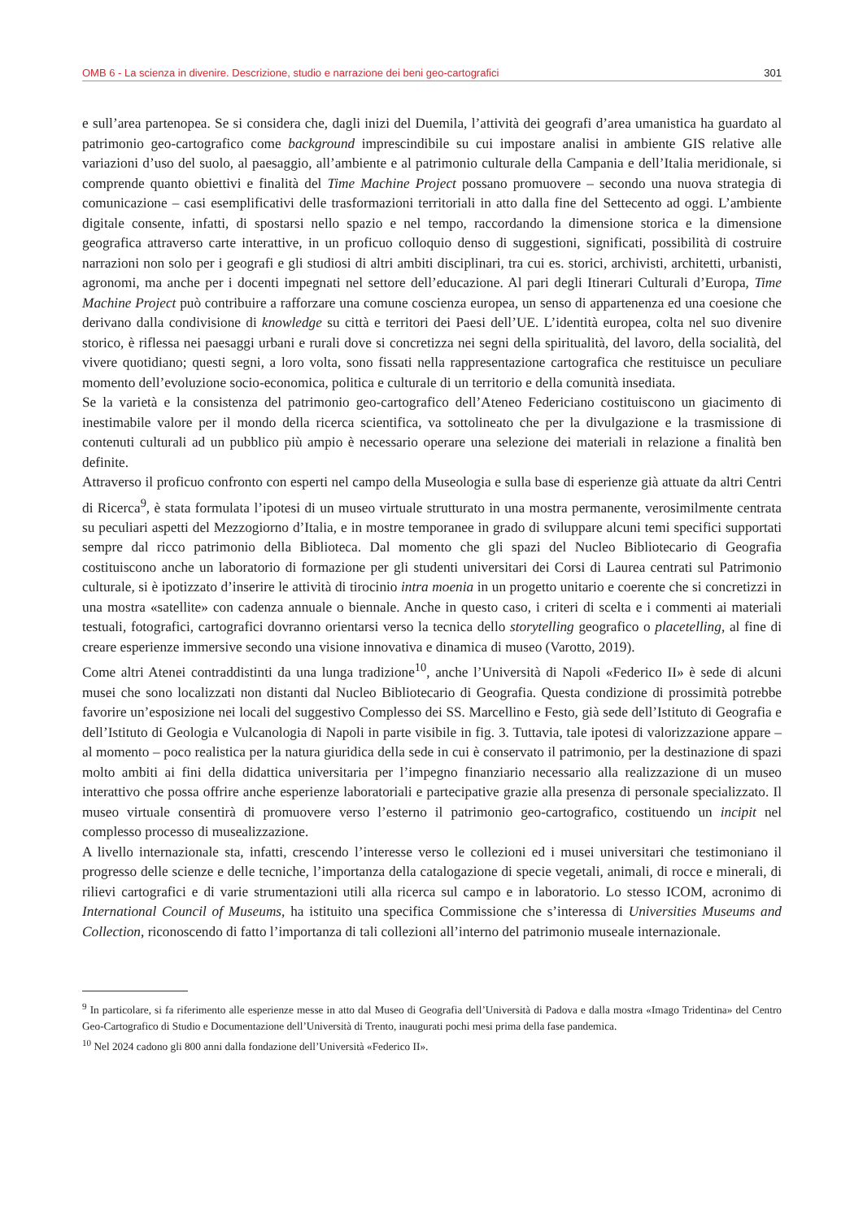OMB 6 - La scienza in divenire. Descrizione, studio e narrazione dei beni geo-cartografici 301
e sull’area partenopea. Se si considera che, dagli inizi del Duemila, l’attività dei geografi d’area umanistica ha guardato al patrimonio geo-cartografico come background imprescindibile su cui impostare analisi in ambiente GIS relative alle variazioni d’uso del suolo, al paesaggio, all’ambiente e al patrimonio culturale della Campania e dell’Italia meridionale, si comprende quanto obiettivi e finalità del Time Machine Project possano promuovere – secondo una nuova strategia di comunicazione – casi esemplificativi delle trasformazioni territoriali in atto dalla fine del Settecento ad oggi. L’ambiente digitale consente, infatti, di spostarsi nello spazio e nel tempo, raccordando la dimensione storica e la dimensione geografica attraverso carte interattive, in un proficuo colloquio denso di suggestioni, significati, possibilità di costruire narrazioni non solo per i geografi e gli studiosi di altri ambiti disciplinari, tra cui es. storici, archivisti, architetti, urbanisti, agronomi, ma anche per i docenti impegnati nel settore dell’educazione. Al pari degli Itinerari Culturali d’Europa, Time Machine Project può contribuire a rafforzare una comune coscienza europea, un senso di appartenenza ed una coesione che derivano dalla condivisione di knowledge su città e territori dei Paesi dell’UE. L’identità europea, colta nel suo divenire storico, è riflessa nei paesaggi urbani e rurali dove si concretizza nei segni della spiritualità, del lavoro, della socialità, del vivere quotidiano; questi segni, a loro volta, sono fissati nella rappresentazione cartografica che restituisce un peculiare momento dell’evoluzione socio-economica, politica e culturale di un territorio e della comunità insediata.
Se la varietà e la consistenza del patrimonio geo-cartografico dell’Ateneo Federiciano costituiscono un giacimento di inestimabile valore per il mondo della ricerca scientifica, va sottolineato che per la divulgazione e la trasmissione di contenuti culturali ad un pubblico più ampio è necessario operare una selezione dei materiali in relazione a finalità ben definite.
Attraverso il proficuo confronto con esperti nel campo della Museologia e sulla base di esperienze già attuate da altri Centri di Ricerca<sup>9</sup>, è stata formulata l’ipotesi di un museo virtuale strutturato in una mostra permanente, verosimilmente centrata su peculiari aspetti del Mezzogiorno d’Italia, e in mostre temporanee in grado di sviluppare alcuni temi specifici supportati sempre dal ricco patrimonio della Biblioteca. Dal momento che gli spazi del Nucleo Bibliotecario di Geografia costituiscono anche un laboratorio di formazione per gli studenti universitari dei Corsi di Laurea centrati sul Patrimonio culturale, si è ipotizzato d’inserire le attività di tirocinio intra moenia in un progetto unitario e coerente che si concretizzi in una mostra «satellite» con cadenza annuale o biennale. Anche in questo caso, i criteri di scelta e i commenti ai materiali testuali, fotografici, cartografici dovranno orientarsi verso la tecnica dello storytelling geografico o placetelling, al fine di creare esperienze immersive secondo una visione innovativa e dinamica di museo (Varotto, 2019).
Come altri Atenei contraddistinti da una lunga tradizione<sup>10</sup>, anche l’Università di Napoli «Federico II» è sede di alcuni musei che sono localizzati non distanti dal Nucleo Bibliotecario di Geografia. Questa condizione di prossimità potrebbe favorire un’esposizione nei locali del suggestivo Complesso dei SS. Marcellino e Festo, già sede dell’Istituto di Geografia e dell’Istituto di Geologia e Vulcanologia di Napoli in parte visibile in fig. 3. Tuttavia, tale ipotesi di valorizzazione appare – al momento – poco realistica per la natura giuridica della sede in cui è conservato il patrimonio, per la destinazione di spazi molto ambiti ai fini della didattica universitaria per l’impegno finanziario necessario alla realizzazione di un museo interattivo che possa offrire anche esperienze laboratoriali e partecipative grazie alla presenza di personale specializzato. Il museo virtuale consentirà di promuovere verso l’esterno il patrimonio geo-cartografico, costituendo un incipit nel complesso processo di musealizzazione.
A livello internazionale sta, infatti, crescendo l’interesse verso le collezioni ed i musei universitari che testimoniano il progresso delle scienze e delle tecniche, l’importanza della catalogazione di specie vegetali, animali, di rocce e minerali, di rilievi cartografici e di varie strumentazioni utili alla ricerca sul campo e in laboratorio. Lo stesso ICOM, acronimo di International Council of Museums, ha istituito una specifica Commissione che s’interessa di Universities Museums and Collection, riconoscendo di fatto l’importanza di tali collezioni all’interno del patrimonio museale internazionale.
<sup>9</sup> In particolare, si fa riferimento alle esperienze messe in atto dal Museo di Geografia dell’Università di Padova e dalla mostra «Imago Tridentina» del Centro Geo-Cartografico di Studio e Documentazione dell’Università di Trento, inaugurati pochi mesi prima della fase pandemica.
<sup>10</sup> Nel 2024 cadono gli 800 anni dalla fondazione dell’Università «Federico II».